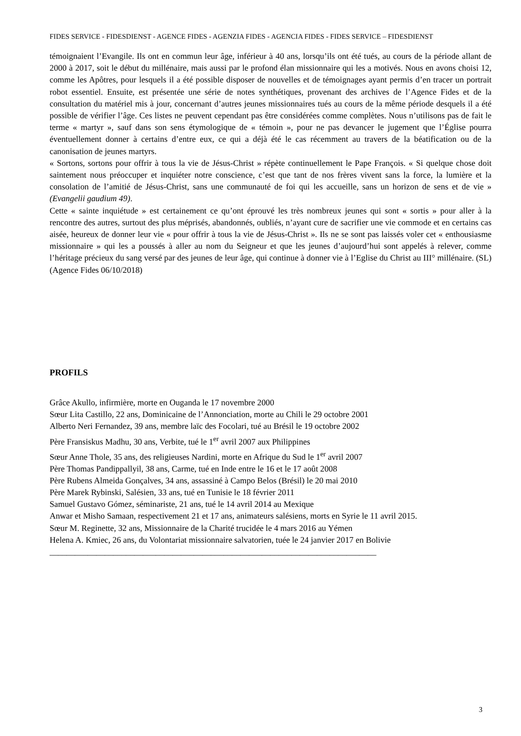FIDES SERVICE - FIDESDIENST - AGENCE FIDES - AGENZIA FIDES - AGENCIA FIDES - FIDES SERVICE – FIDESDIENST
témoignaient l’Evangile. Ils ont en commun leur âge, inférieur à 40 ans, lorsqu’ils ont été tués, au cours de la période allant de 2000 à 2017, soit le début du millénaire, mais aussi par le profond élan missionnaire qui les a motivés. Nous en avons choisi 12, comme les Apôtres, pour lesquels il a été possible disposer de nouvelles et de témoignages ayant permis d’en tracer un portrait robot essentiel. Ensuite, est présentée une série de notes synthétiques, provenant des archives de l’Agence Fides et de la consultation du matériel mis à jour, concernant d’autres jeunes missionnaires tués au cours de la même période desquels il a été possible de vérifier l’âge. Ces listes ne peuvent cependant pas être considérées comme complètes. Nous n’utilisons pas de fait le terme « martyr », sauf dans son sens étymologique de « témoin », pour ne pas devancer le jugement que l’Église pourra éventuellement donner à certains d’entre eux, ce qui a déjà été le cas récemment au travers de la béatification ou de la canonisation de jeunes martyrs.
« Sortons, sortons pour offrir à tous la vie de Jésus-Christ » répète continuellement le Pape François. « Si quelque chose doit saintement nous préoccuper et inquiéter notre conscience, c’est que tant de nos frères vivent sans la force, la lumière et la consolation de l’amitié de Jésus-Christ, sans une communauté de foi qui les accueille, sans un horizon de sens et de vie » (Evangelii gaudium 49).
Cette « sainte inquiétude » est certainement ce qu’ont éprouvé les très nombreux jeunes qui sont « sortis » pour aller à la rencontre des autres, surtout des plus méprisés, abandonnés, oubliés, n’ayant cure de sacrifier une vie commode et en certains cas aisée, heureux de donner leur vie « pour offrir à tous la vie de Jésus-Christ ». Ils ne se sont pas laissés voler cet « enthousiasme missionnaire » qui les a poussés à aller au nom du Seigneur et que les jeunes d’aujourd’hui sont appelés à relever, comme l’héritage précieux du sang versé par des jeunes de leur âge, qui continue à donner vie à l’Eglise du Christ au III° millénaire. (SL) (Agence Fides 06/10/2018)
PROFILS
Grâce Akullo, infirmière, morte en Ouganda le 17 novembre 2000
Sœur Lita Castillo, 22 ans, Dominicaine de l’Annonciation, morte au Chili le 29 octobre 2001
Alberto Neri Fernandez, 39 ans, membre laïc des Focolari, tué au Brésil le 19 octobre 2002
Père Fransiskus Madhu, 30 ans, Verbite, tué le 1<sup>er</sup> avril 2007 aux Philippines
Sœur Anne Thole, 35 ans, des religieuses Nardini, morte en Afrique du Sud le 1<sup>er</sup> avril 2007
Père Thomas Pandippallyil, 38 ans, Carme, tué en Inde entre le 16 et le 17 août 2008
Père Rubens Almeida Gonçalves, 34 ans, assassiné à Campo Belos (Brésil) le 20 mai 2010
Père Marek Rybinski, Salésien, 33 ans, tué en Tunisie le 18 février 2011
Samuel Gustavo Gómez, séminariste, 21 ans, tué le 14 avril 2014 au Mexique
Anwar et Misho Samaan, respectivement 21 et 17 ans, animateurs salésiens, morts en Syrie le 11 avril 2015.
Sœur M. Reginette, 32 ans, Missionnaire de la Charité trucidée le 4 mars 2016 au Yémen
Helena A. Kmiec, 26 ans, du Volontariat missionnaire salvatorien, tuée le 24 janvier 2017 en Bolivie
_____________________________________________________________________________
3